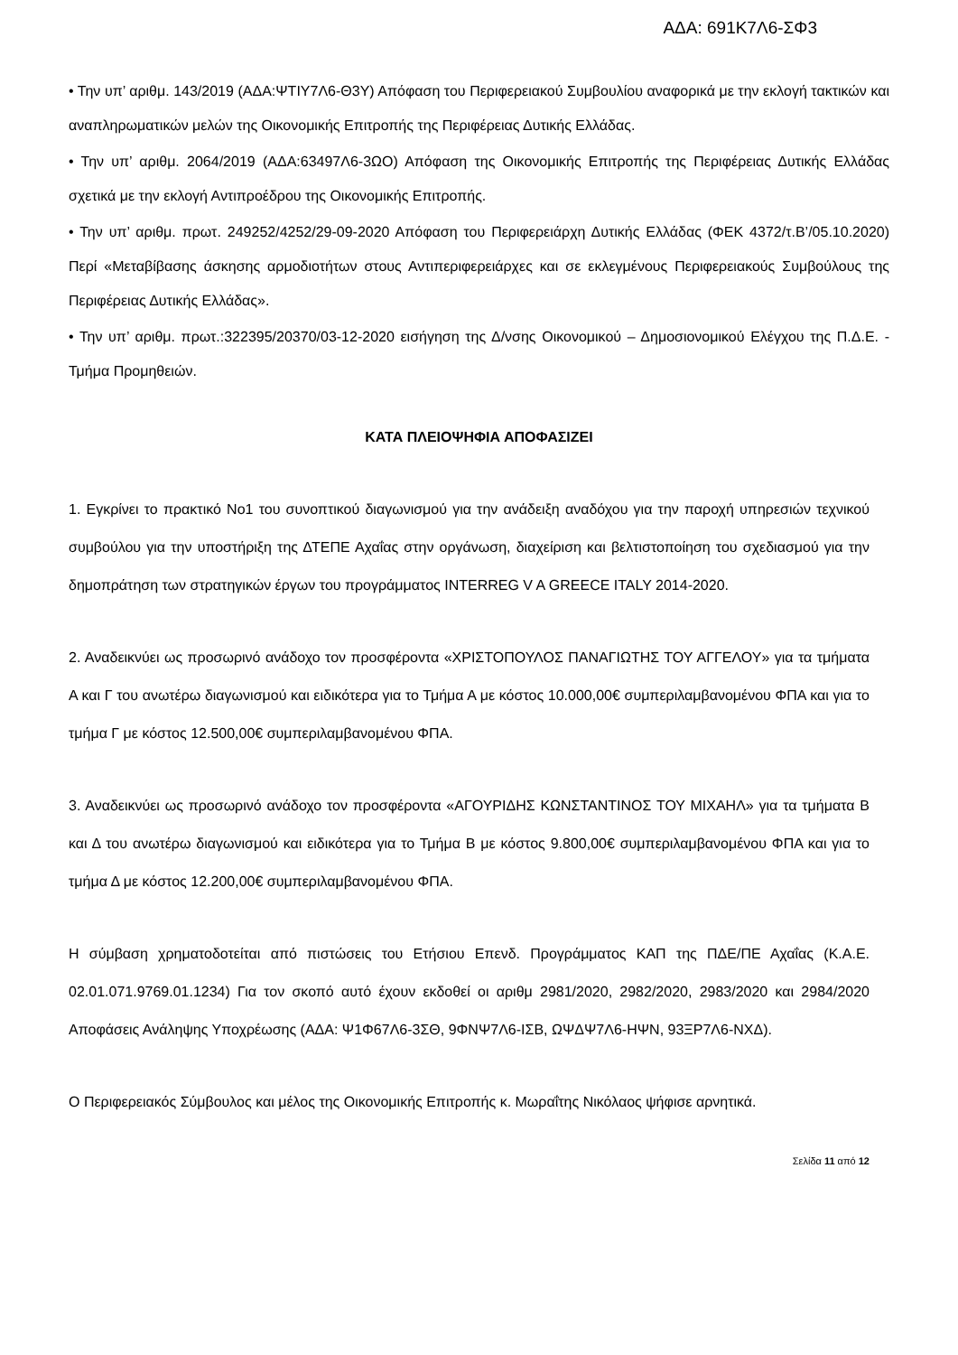ΑΔΑ: 691Κ7Λ6-ΣΦ3
• Την υπ’ αριθμ. 143/2019 (ΑΔΑ:ΨΤΙΥ7Λ6-Θ3Υ) Απόφαση του Περιφερειακού Συμβουλίου αναφορικά με την εκλογή τακτικών και αναπληρωματικών μελών της Οικονομικής Επιτροπής της Περιφέρειας Δυτικής Ελλάδας.
• Την υπ’ αριθμ. 2064/2019 (ΑΔΑ:63497Λ6-3ΩΟ) Απόφαση της Οικονομικής Επιτροπής της Περιφέρειας Δυτικής Ελλάδας σχετικά με την εκλογή Αντιπροέδρου της Οικονομικής Επιτροπής.
• Την υπ’ αριθμ. πρωτ. 249252/4252/29-09-2020 Απόφαση του Περιφερειάρχη Δυτικής Ελλάδας (ΦΕΚ 4372/τ.Β’/05.10.2020) Περί «Μεταβίβασης άσκησης αρμοδιοτήτων στους Αντιπεριφερειάρχες και σε εκλεγμένους Περιφερειακούς Συμβούλους της Περιφέρειας Δυτικής Ελλάδας».
• Την υπ’ αριθμ. πρωτ.:322395/20370/03-12-2020 εισήγηση της Δ/νσης Οικονομικού – Δημοσιονομικού Ελέγχου της Π.Δ.Ε. - Τμήμα Προμηθειών.
ΚΑΤΑ ΠΛΕΙΟΨΗΦΙΑ ΑΠΟΦΑΣΙΖΕΙ
1. Εγκρίνει το πρακτικό Νο1 του συνοπτικού διαγωνισμού για την ανάδειξη αναδόχου για την παροχή υπηρεσιών τεχνικού συμβούλου για την υποστήριξη της ΔΤΕΠΕ Αχαΐας στην οργάνωση, διαχείριση και βελτιστοποίηση του σχεδιασμού για την δημοπράτηση των στρατηγικών έργων του προγράμματος INTERREG V A GREECE ITALY 2014-2020.
2. Αναδεικνύει ως προσωρινό ανάδοχο τον προσφέροντα «ΧΡΙΣΤΟΠΟΥΛΟΣ ΠΑΝΑΓΙΩΤΗΣ ΤΟΥ ΑΓΓΕΛΟΥ» για τα τμήματα Α και Γ του ανωτέρω διαγωνισμού και ειδικότερα για το Τμήμα Α με κόστος 10.000,00€ συμπεριλαμβανομένου ΦΠΑ και για το τμήμα Γ με κόστος 12.500,00€ συμπεριλαμβανομένου ΦΠΑ.
3. Αναδεικνύει ως προσωρινό ανάδοχο τον προσφέροντα «ΑΓΟΥΡΙΔΗΣ ΚΩΝΣΤΑΝΤΙΝΟΣ ΤΟΥ ΜΙΧΑΗΛ» για τα τμήματα Β και Δ του ανωτέρω διαγωνισμού και ειδικότερα για το Τμήμα Β με κόστος 9.800,00€ συμπεριλαμβανομένου ΦΠΑ και για το τμήμα Δ με κόστος 12.200,00€ συμπεριλαμβανομένου ΦΠΑ.
Η σύμβαση χρηματοδοτείται από πιστώσεις του Ετήσιου Επενδ. Προγράμματος ΚΑΠ της ΠΔΕ/ΠΕ Αχαΐας (Κ.Α.Ε. 02.01.071.9769.01.1234) Για τον σκοπό αυτό έχουν εκδοθεί οι αριθμ 2981/2020, 2982/2020, 2983/2020 και 2984/2020 Αποφάσεις Ανάληψης Υποχρέωσης (ΑΔΑ: Ψ1Φ67Λ6-3ΣΘ, 9ΦΝΨ7Λ6-ΙΣΒ, ΩΨΔΨ7Λ6-ΗΨΝ, 93ΞΡ7Λ6-ΝΧΔ).
Ο Περιφερειακός Σύμβουλος και μέλος της Οικονομικής Επιτροπής κ. Μωραΐτης Νικόλαος ψήφισε αρνητικά.
Σελίδα 11 από 12